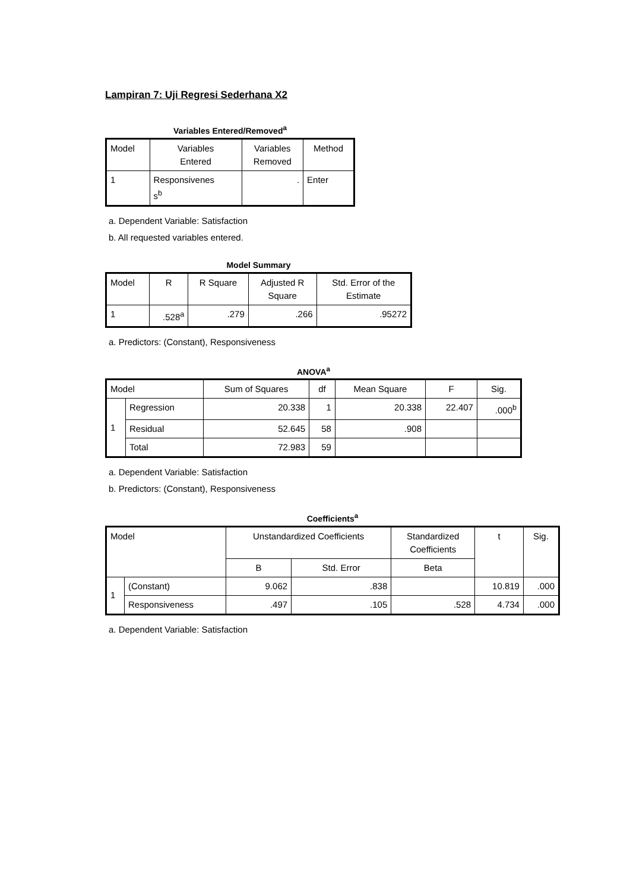Lampiran 7: Uji Regresi Sederhana X2
Variables Entered/Removed<sup>a</sup>
| Model | Variables Entered | Variables Removed | Method |
| --- | --- | --- | --- |
| 1 | Responsivenes s<sup>b</sup> | . | Enter |
a. Dependent Variable: Satisfaction
b. All requested variables entered.
Model Summary
| Model | R | R Square | Adjusted R Square | Std. Error of the Estimate |
| --- | --- | --- | --- | --- |
| 1 | .528<sup>a</sup> | .279 | .266 | .95272 |
a. Predictors: (Constant), Responsiveness
ANOVA<sup>a</sup>
| Model | | Sum of Squares | df | Mean Square | F | Sig. |
| --- | --- | --- | --- | --- | --- | --- |
| 1 | Regression | 20.338 | 1 | 20.338 | 22.407 | .000<sup>b</sup> |
| | Residual | 52.645 | 58 | .908 | | |
| | Total | 72.983 | 59 | | | |
a. Dependent Variable: Satisfaction
b. Predictors: (Constant), Responsiveness
Coefficients<sup>a</sup>
| Model | | Unstandardized Coefficients | | Standardized Coefficients | t | Sig. |
| --- | --- | --- | --- | --- | --- | --- |
| | | B | Std. Error | Beta | | |
| 1 | (Constant) | 9.062 | .838 | | 10.819 | .000 |
| | Responsiveness | .497 | .105 | .528 | 4.734 | .000 |
a. Dependent Variable: Satisfaction